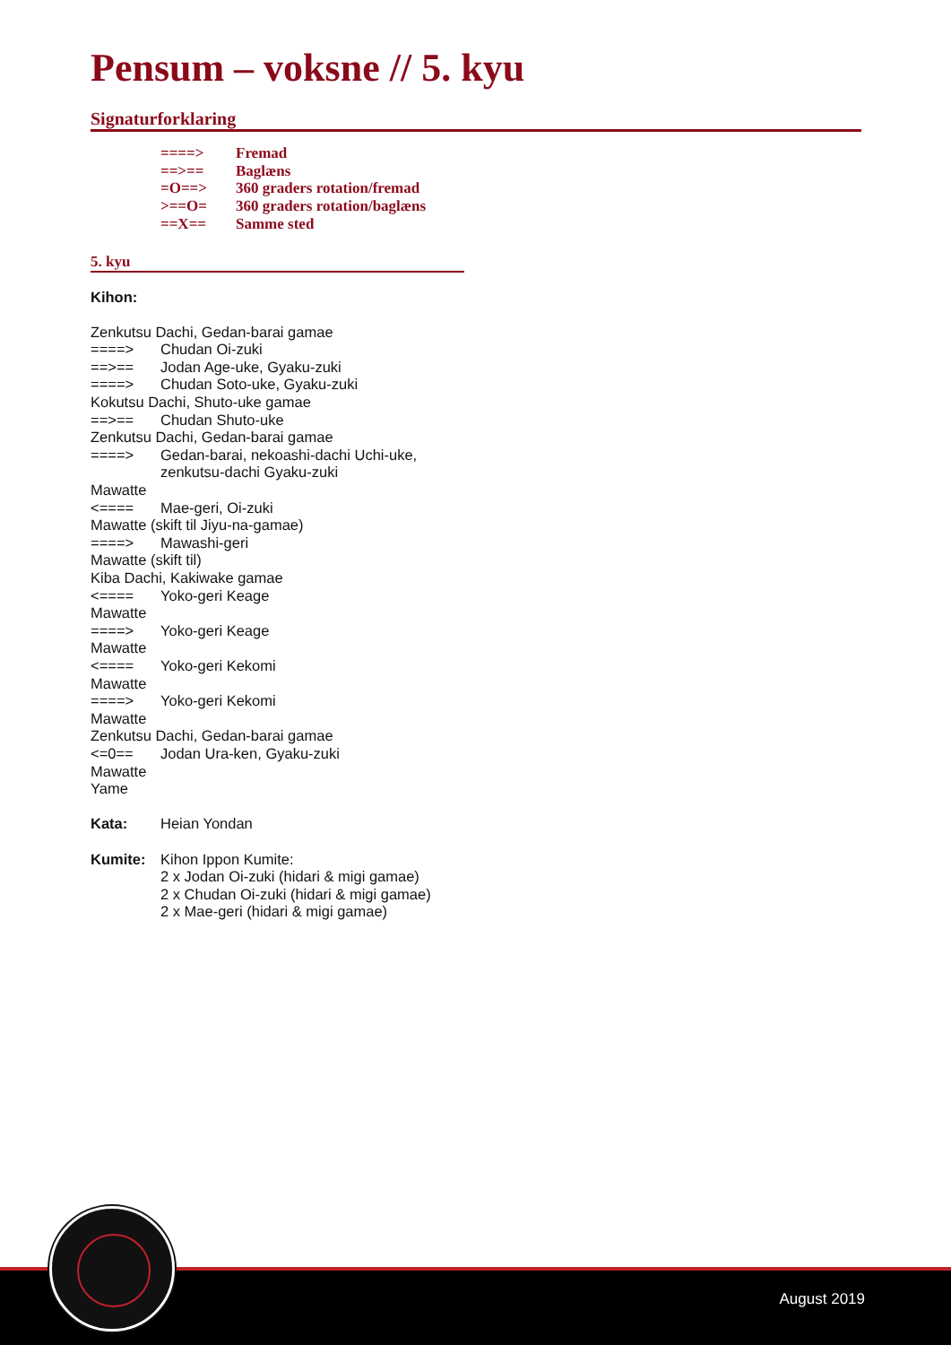Pensum – voksne // 5. kyu
Signaturforklaring
====> Fremad
==>== Baglæns
=O==> 360 graders rotation/fremad
>==O= 360 graders rotation/baglæns
==X== Samme sted
5. kyu
Kihon:
Zenkutsu Dachi, Gedan-barai gamae
====> Chudan Oi-zuki
==>== Jodan Age-uke, Gyaku-zuki
====> Chudan Soto-uke, Gyaku-zuki
Kokutsu Dachi, Shuto-uke gamae
==>== Chudan Shuto-uke
Zenkutsu Dachi, Gedan-barai gamae
====> Gedan-barai, nekoashi-dachi Uchi-uke,
zenkutsu-dachi Gyaku-zuki
Mawatte
<==== Mae-geri, Oi-zuki
Mawatte (skift til Jiyu-na-gamae)
====> Mawashi-geri
Mawatte (skift til)
Kiba Dachi, Kakiwake gamae
<==== Yoko-geri Keage
Mawatte
====> Yoko-geri Keage
Mawatte
<==== Yoko-geri Kekomi
Mawatte
====> Yoko-geri Kekomi
Mawatte
Zenkutsu Dachi, Gedan-barai gamae
<=0== Jodan Ura-ken, Gyaku-zuki
Mawatte
Yame
Kata: Heian Yondan
Kumite: Kihon Ippon Kumite:
2 x Jodan Oi-zuki (hidari & migi gamae)
2 x Chudan Oi-zuki (hidari & migi gamae)
2 x Mae-geri (hidari & migi gamae)
August 2019